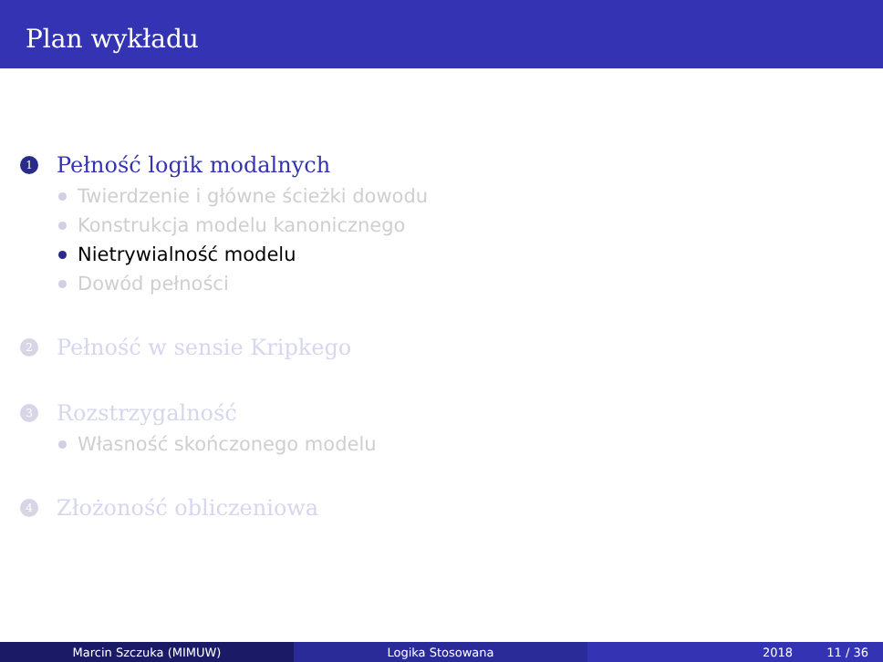Plan wykładu
1 Pełność logik modalnych
Twierdzenie i główne ścieżki dowodu
Konstrukcja modelu kanonicznego
Nietrywialność modelu
Dowód pełności
2 Pełność w sensie Kripkego
3 Rozstrzygalność
Własność skończonego modelu
4 Złożoność obliczeniowa
Marcin Szczuka (MIMUW) Logika Stosowana 2018 11 / 36